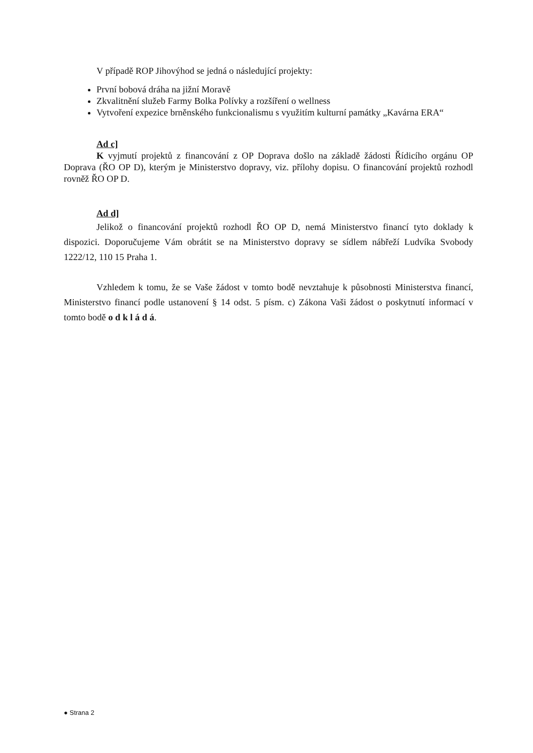V případě ROP Jihovýhod se jedná o následující projekty:
První bobová dráha na jižní Moravě
Zkvalitnění služeb Farmy Bolka Polívky a rozšíření o wellness
Vytvoření expezice brněnského funkcionalismu s využitím kulturní památky „Kavárna ERA“
Ad c]
K vyjmutí projektů z financování z OP Doprava došlo na základě žádosti Řídicího orgánu OP Doprava (ŘO OP D), kterým je Ministerstvo dopravy, viz. přílohy dopisu. O financování projektů rozhodl rovněž ŘO OP D.
Ad d]
Jelikož o financování projektů rozhodl ŘO OP D, nemá Ministerstvo financí tyto doklady k dispozici. Doporučujeme Vám obrátit se na Ministerstvo dopravy se sídlem nábřeží Ludvíka Svobody 1222/12, 110 15 Praha 1.
Vzhledem k tomu, že se Vaše žádost v tomto bodě nevztahuje k působnosti Ministerstva financí, Ministerstvo financí podle ustanovení § 14 odst. 5 písm. c) Zákona Vaši žádost o poskytnutí informací v tomto bodě o d k l á d á.
● Strana 2